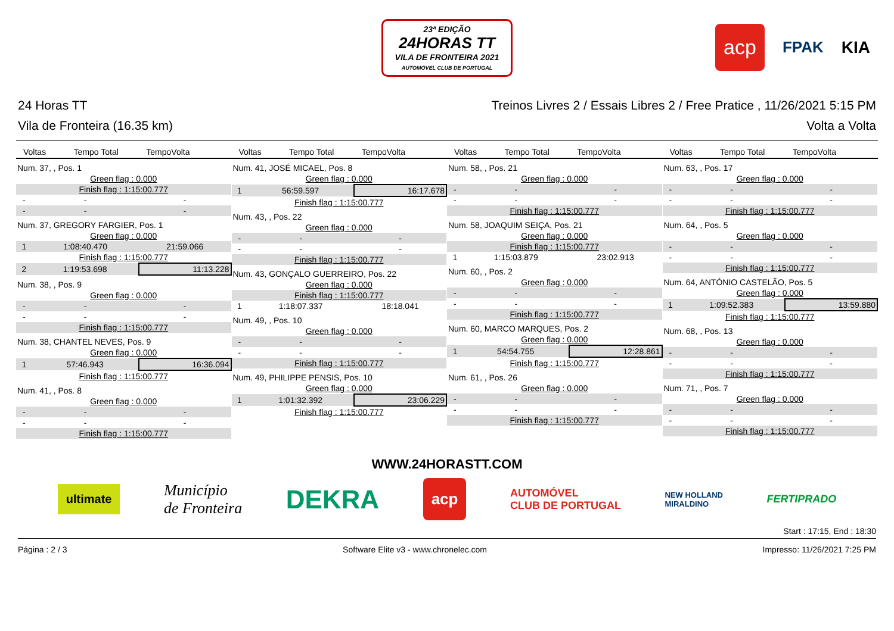23ª EDIÇÃO
24HORAS TT
VILA DE FRONTEIRA 2021
AUTOMÓVEL CLUB DE PORTUGAL
acp FPAK KIA
24 Horas TT Treinos Livres 2 / Essais Libres 2 / Free Pratice , 11/26/2021 5:15 PM
Vila de Fronteira (16.35 km) Volta a Volta
Voltas Tempo Total TempoVolta
| Num. 37, , Pos. 1 | | |
| Green flag : 0.000 | | |
| Finish flag : 1:15:00.777 | | |
| - | - | - |
| - | - | - |
| Num. 37, GREGORY FARGIER, Pos. 1 | | |
| Green flag : 0.000 | | |
| 1 | 1:08:40.470 | 21:59.066 |
| Finish flag : 1:15:00.777 | | |
| 2 | 1:19:53.698 | 11:13.228 |
| Num. 38, , Pos. 9 | | |
| Green flag : 0.000 | | |
| - | - | - |
| - | - | - |
| Finish flag : 1:15:00.777 | | |
| Num. 38, CHANTEL NEVES, Pos. 9 | | |
| Green flag : 0.000 | | |
| 1 | 57:46.943 | 16:36.094 |
| Finish flag : 1:15:00.777 | | |
| Num. 41, , Pos. 8 | | |
| Green flag : 0.000 | | |
| - | - | - |
| - | - | - |
| Finish flag : 1:15:00.777 | | |
Voltas Tempo Total TempoVolta
| Num. 41, JOSÉ MICAEL, Pos. 8 | | |
| Green flag : 0.000 | | |
| 1 | 56:59.597 | 16:17.678 |
| Finish flag : 1:15:00.777 | | |
| Num. 43, , Pos. 22 | | |
| Green flag : 0.000 | | |
| - | - | - |
| - | - | - |
| Finish flag : 1:15:00.777 | | |
| Num. 43, GONÇALO GUERREIRO, Pos. 22 | | |
| Green flag : 0.000 | | |
| Finish flag : 1:15:00.777 | | |
| 1 | 1:18:07.337 | 18:18.041 |
| Num. 49, , Pos. 10 | | |
| Green flag : 0.000 | | |
| - | - | - |
| - | - | - |
| Finish flag : 1:15:00.777 | | |
| Num. 49, PHILIPPE PENSIS, Pos. 10 | | |
| Green flag : 0.000 | | |
| 1 | 1:01:32.392 | 23:06.229 |
| Finish flag : 1:15:00.777 | | |
Voltas Tempo Total TempoVolta
| Num. 58, , Pos. 21 | | |
| Green flag : 0.000 | | |
| - | - | - |
| - | - | - |
| Finish flag : 1:15:00.777 | | |
| Num. 58, JOAQUIM SEIÇA, Pos. 21 | | |
| Green flag : 0.000 | | |
| Finish flag : 1:15:00.777 | | |
| 1 | 1:15:03.879 | 23:02.913 |
| Num. 60, , Pos. 2 | | |
| Green flag : 0.000 | | |
| - | - | - |
| - | - | - |
| Finish flag : 1:15:00.777 | | |
| Num. 60, MARCO MARQUES, Pos. 2 | | |
| Green flag : 0.000 | | |
| 1 | 54:54.755 | 12:28.861 |
| Finish flag : 1:15:00.777 | | |
| Num. 61, , Pos. 26 | | |
| Green flag : 0.000 | | |
| - | - | - |
| - | - | - |
| Finish flag : 1:15:00.777 | | |
Voltas Tempo Total TempoVolta
| Num. 63, , Pos. 17 | | |
| Green flag : 0.000 | | |
| - | - | - |
| - | - | - |
| Finish flag : 1:15:00.777 | | |
| Num. 64, , Pos. 5 | | |
| Green flag : 0.000 | | |
| - | - | - |
| - | - | - |
| Finish flag : 1:15:00.777 | | |
| Num. 64, ANTÓNIO CASTELÃO, Pos. 5 | | |
| Green flag : 0.000 | | |
| 1 | 1:09:52.383 | 13:59.880 |
| Finish flag : 1:15:00.777 | | |
| Num. 68, , Pos. 13 | | |
| Green flag : 0.000 | | |
| - | - | - |
| - | - | - |
| Finish flag : 1:15:00.777 | | |
| Num. 71, , Pos. 7 | | |
| Green flag : 0.000 | | |
| - | - | - |
| - | - | - |
| Finish flag : 1:15:00.777 | | |
WWW.24HORASTT.COM
ultimate Município
de Fronteira DEKRA acp AUTOMÓVEL
CLUB DE PORTUGAL NEW HOLLAND
MIRALDINO FERTIPRADO
Start : 17:15, End : 18:30
Página : 2 / 3 Software Elite v3 - www.chronelec.com Impresso: 11/26/2021 7:25 PM